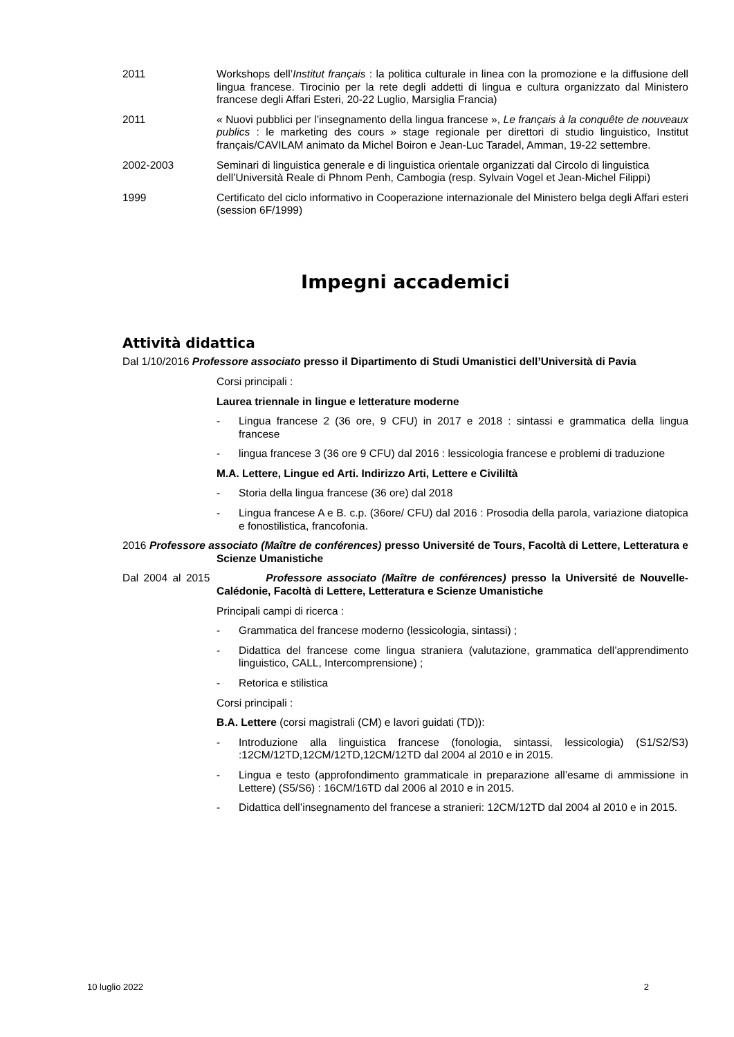2011 Workshops dell’Institut français : la politica culturale in linea con la promozione e la diffusione dell lingua francese. Tirocinio per la rete degli addetti di lingua e cultura organizzato dal Ministero francese degli Affari Esteri, 20-22 Luglio, Marsiglia Francia)
2011 « Nuovi pubblici per l’insegnamento della lingua francese », Le français à la conquête de nouveaux publics : le marketing des cours » stage regionale per direttori di studio linguistico, Institut français/CAVILAM animato da Michel Boiron e Jean-Luc Taradel, Amman, 19-22 settembre.
2002-2003 Seminari di linguistica generale e di linguistica orientale organizzati dal Circolo di linguistica dell’Università Reale di Phnom Penh, Cambogia (resp. Sylvain Vogel et Jean-Michel Filippi)
1999 Certificato del ciclo informativo in Cooperazione internazionale del Ministero belga degli Affari esteri (session 6F/1999)
Impegni accademici
Attività didattica
Dal 1/10/2016 Professore associato presso il Dipartimento di Studi Umanistici dell’Università di Pavia
Corsi principali :
Laurea triennale in lingue e letterature moderne
- Lingua francese 2 (36 ore, 9 CFU) in 2017 e 2018 : sintassi e grammatica della lingua francese
- lingua francese 3 (36 ore 9 CFU) dal 2016 : lessicologia francese e problemi di traduzione
M.A. Lettere, Lingue ed Arti. Indirizzo Arti, Lettere e Civililtà
- Storia della lingua francese (36 ore) dal 2018
- Lingua francese A e B. c.p. (36ore/ CFU) dal 2016 : Prosodia della parola, variazione diatopica e fonostilistica, francofonia.
2016 Professore associato (Maître de conférences) presso Université de Tours, Facoltà di Lettere, Letteratura e Scienze Umanistiche
Dal 2004 al 2015 Professore associato (Maître de conférences) presso la Université de Nouvelle-Calédonie, Facoltà di Lettere, Letteratura e Scienze Umanistiche
Principali campi di ricerca :
- Grammatica del francese moderno (lessicologia, sintassi) ;
- Didattica del francese come lingua straniera (valutazione, grammatica dell’apprendimento linguistico, CALL, Intercomprensione) ;
- Retorica e stilistica
Corsi principali :
B.A. Lettere (corsi magistrali (CM) e lavori guidati (TD)):
- Introduzione alla linguistica francese (fonologia, sintassi, lessicologia) (S1/S2/S3) :12CM/12TD,12CM/12TD,12CM/12TD dal 2004 al 2010 e in 2015.
- Lingua e testo (approfondimento grammaticale in preparazione all’esame di ammissione in Lettere) (S5/S6) : 16CM/16TD dal 2006 al 2010 e in 2015.
- Didattica dell’insegnamento del francese a stranieri: 12CM/12TD dal 2004 al 2010 e in 2015.
10 luglio 2022 2